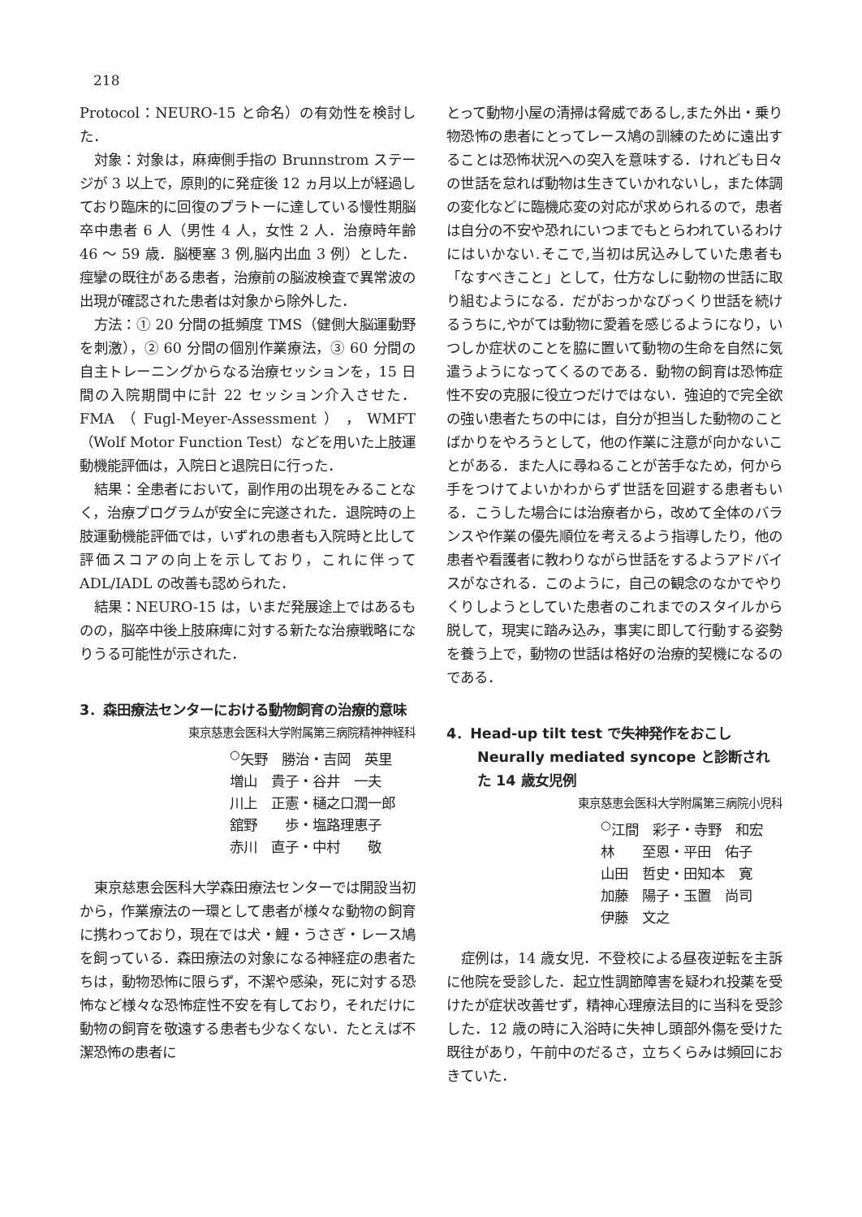218
Protocol：NEURO-15 と命名）の有効性を検討した．
対象：対象は，麻痺側手指の Brunnstrom ステージが 3 以上で，原則的に発症後 12 ヵ月以上が経過しており臨床的に回復のプラトーに達している慢性期脳卒中患者 6 人（男性 4 人，女性 2 人．治療時年齢 46 ～ 59 歳．脳梗塞 3 例,脳内出血 3 例）とした．痙攣の既往がある患者，治療前の脳波検査で異常波の出現が確認された患者は対象から除外した．
方法：① 20 分間の抵頻度 TMS（健側大脳運動野を刺激），② 60 分間の個別作業療法，③ 60 分間の自主トレーニングからなる治療セッションを，15 日間の入院期間中に計 22 セッション介入させた．FMA（Fugl-Meyer-Assessment），WMFT（Wolf Motor Function Test）などを用いた上肢運動機能評価は，入院日と退院日に行った．
結果：全患者において，副作用の出現をみることなく，治療プログラムが安全に完遂された．退院時の上肢運動機能評価では，いずれの患者も入院時と比して評価スコアの向上を示しており，これに伴って ADL/IADL の改善も認められた．
結果：NEURO-15 は，いまだ発展途上ではあるものの，脳卒中後上肢麻痺に対する新たな治療戦略になりうる可能性が示された．
3．森田療法センターにおける動物飼育の治療的意味
東京慈恵会医科大学附属第三病院精神神経科
<sup>○</sup>矢野　勝治・吉岡　英里
増山　貴子・谷井　一夫
川上　正憲・樋之口潤一郎
舘野　　歩・塩路理恵子
赤川　直子・中村　　敬
東京慈恵会医科大学森田療法センターでは開設当初から，作業療法の一環として患者が様々な動物の飼育に携わっており，現在では犬・鯉・うさぎ・レース鳩を飼っている．森田療法の対象になる神経症の患者たちは，動物恐怖に限らず，不潔や感染，死に対する恐怖など様々な恐怖症性不安を有しており，それだけに動物の飼育を敬遠する患者も少なくない．たとえば不潔恐怖の患者に
とって動物小屋の清掃は脅威であるし,また外出・乗り物恐怖の患者にとってレース鳩の訓練のために遠出することは恐怖状況への突入を意味する．けれども日々の世話を怠れば動物は生きていかれないし，また体調の変化などに臨機応変の対応が求められるので，患者は自分の不安や恐れにいつまでもとらわれているわけにはいかない.そこで,当初は尻込みしていた患者も「なすべきこと」として，仕方なしに動物の世話に取り組むようになる．だがおっかなびっくり世話を続けるうちに,やがては動物に愛着を感じるようになり，いつしか症状のことを脇に置いて動物の生命を自然に気遣うようになってくるのである．動物の飼育は恐怖症性不安の克服に役立つだけではない．強迫的で完全欲の強い患者たちの中には，自分が担当した動物のことばかりをやろうとして，他の作業に注意が向かないことがある．また人に尋ねることが苦手なため，何から手をつけてよいかわからず世話を回避する患者もいる．こうした場合には治療者から，改めて全体のバランスや作業の優先順位を考えるよう指導したり，他の患者や看護者に教わりながら世話をするようアドバイスがなされる．このように，自己の観念のなかでやりくりしようとしていた患者のこれまでのスタイルから脱して，現実に踏み込み，事実に即して行動する姿勢を養う上で，動物の世話は格好の治療的契機になるのである．
4．Head-up tilt test で失神発作をおこし Neurally mediated syncope と診断された 14 歳女児例
東京慈恵会医科大学附属第三病院小児科
<sup>○</sup>江間　彩子・寺野　和宏
林　　至恩・平田　佑子
山田　哲史・田知本　寛
加藤　陽子・玉置　尚司
伊藤　文之
症例は，14 歳女児．不登校による昼夜逆転を主訴に他院を受診した．起立性調節障害を疑われ投薬を受けたが症状改善せず，精神心理療法目的に当科を受診した．12 歳の時に入浴時に失神し頭部外傷を受けた既往があり，午前中のだるさ，立ちくらみは頻回におきていた．